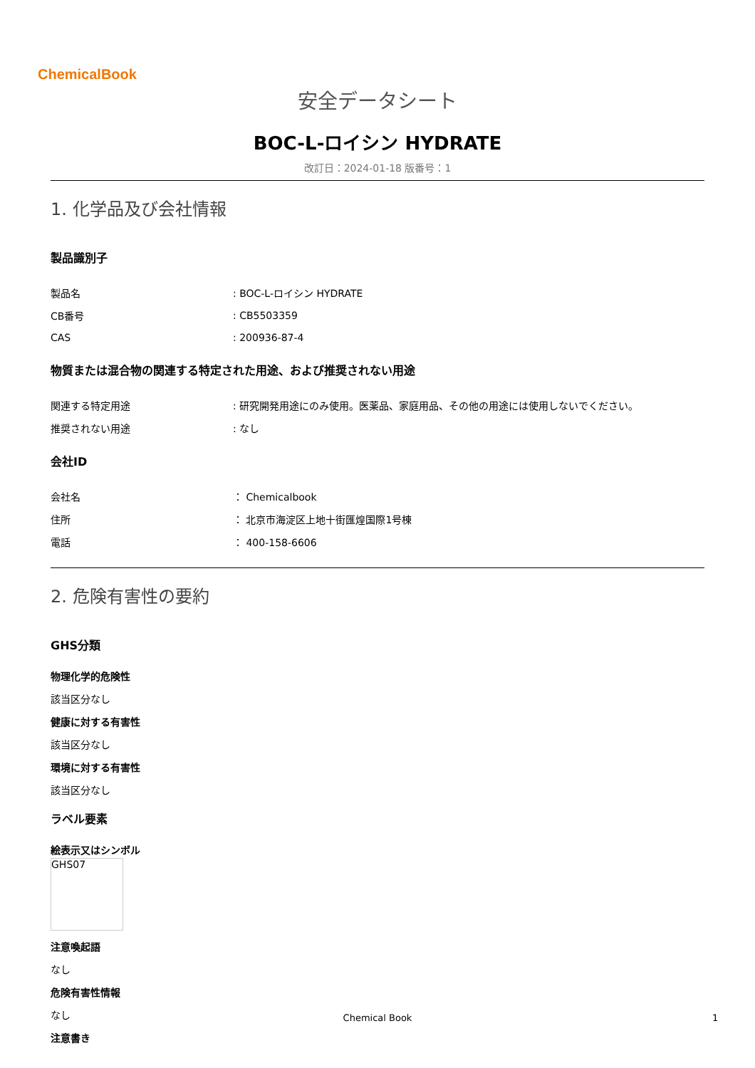ChemicalBook
安全データシート
BOC-L-ロイシン HYDRATE
改訂日：2024-01-18 版番号：1
1. 化学品及び会社情報
製品識別子
| 製品名 | : BOC-L-ロイシン HYDRATE |
| CB番号 | : CB5503359 |
| CAS | : 200936-87-4 |
物質または混合物の関連する特定された用途、および推奨されない用途
| 関連する特定用途 | : 研究開発用途にのみ使用。医薬品、家庭用品、その他の用途には使用しないでください。 |
| 推奨されない用途 | : なし |
会社ID
| 会社名 | ： Chemicalbook |
| 住所 | ： 北京市海淀区上地十街匯煌国際1号棟 |
| 電話 | ： 400-158-6606 |
2. 危険有害性の要約
GHS分類
物理化学的危険性
該当区分なし
健康に対する有害性
該当区分なし
環境に対する有害性
該当区分なし
ラベル要素
絵表示又はシンボル
GHS07
注意喚起語
なし
危険有害性情報
なし
注意書き
Chemical Book 1